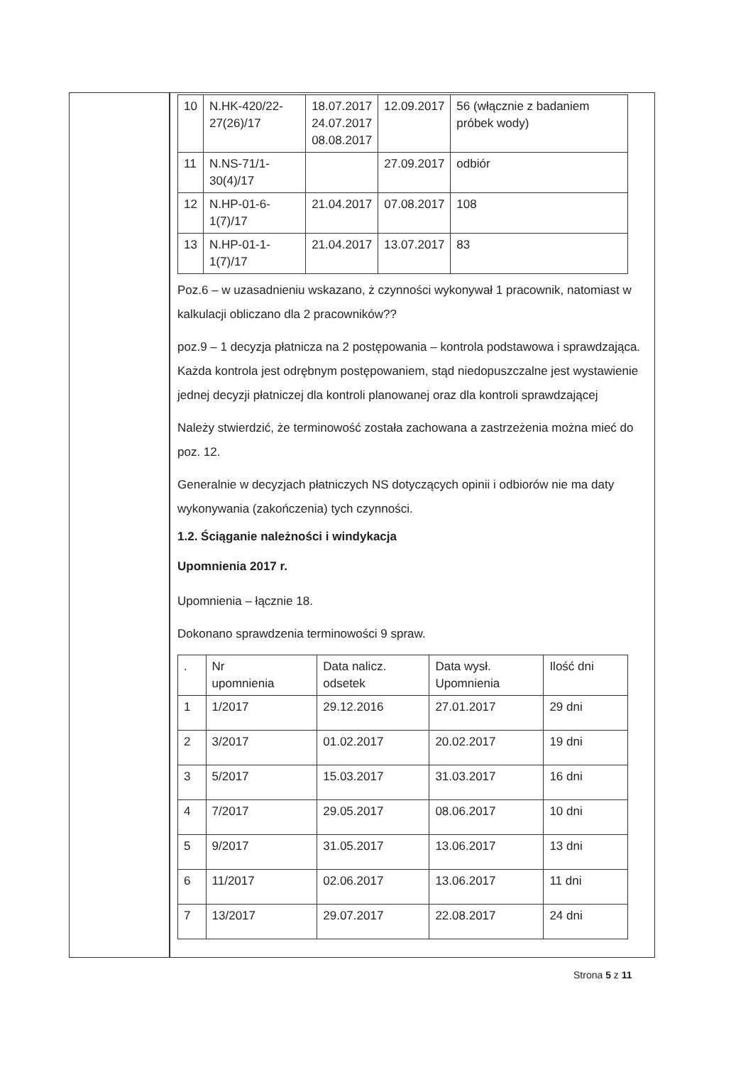| 10 | N.HK-420/22- 27(26)/17 | 18.07.2017 24.07.2017 08.08.2017 | 12.09.2017 | 56 (włącznie z badaniem próbek wody) |
| 11 | N.NS-71/1-30(4)/17 | | 27.09.2017 | odbiór |
| 12 | N.HP-01-6-1(7)/17 | 21.04.2017 | 07.08.2017 | 108 |
| 13 | N.HP-01-1-1(7)/17 | 21.04.2017 | 13.07.2017 | 83 |
Poz.6 – w uzasadnieniu wskazano, ż czynności wykonywał 1 pracownik, natomiast w kalkulacji obliczano dla 2 pracowników??
poz.9 – 1 decyzja płatnicza na 2 postępowania – kontrola podstawowa i sprawdzająca. Każda kontrola jest odrębnym postępowaniem, stąd niedopuszczalne jest wystawienie jednej decyzji płatniczej dla kontroli planowanej oraz dla kontroli sprawdzającej
Należy stwierdzić, że terminowość została zachowana a zastrzeżenia można mieć do poz. 12.
Generalnie w decyzjach płatniczych NS dotyczących opinii i odbiorów nie ma daty wykonywania (zakończenia) tych czynności.
1.2. Ściąganie należności i windykacja
Upomnienia 2017 r.
Upomnienia – łącznie 18.
Dokonano sprawdzenia terminowości 9 spraw.
| . | Nr upomnienia | Data nalicz. odsetek | Data wysł. Upomnienia | Ilość dni |
| 1 | 1/2017 | 29.12.2016 | 27.01.2017 | 29 dni |
| 2 | 3/2017 | 01.02.2017 | 20.02.2017 | 19 dni |
| 3 | 5/2017 | 15.03.2017 | 31.03.2017 | 16 dni |
| 4 | 7/2017 | 29.05.2017 | 08.06.2017 | 10 dni |
| 5 | 9/2017 | 31.05.2017 | 13.06.2017 | 13 dni |
| 6 | 11/2017 | 02.06.2017 | 13.06.2017 | 11 dni |
| 7 | 13/2017 | 29.07.2017 | 22.08.2017 | 24 dni |
Strona 5 z 11